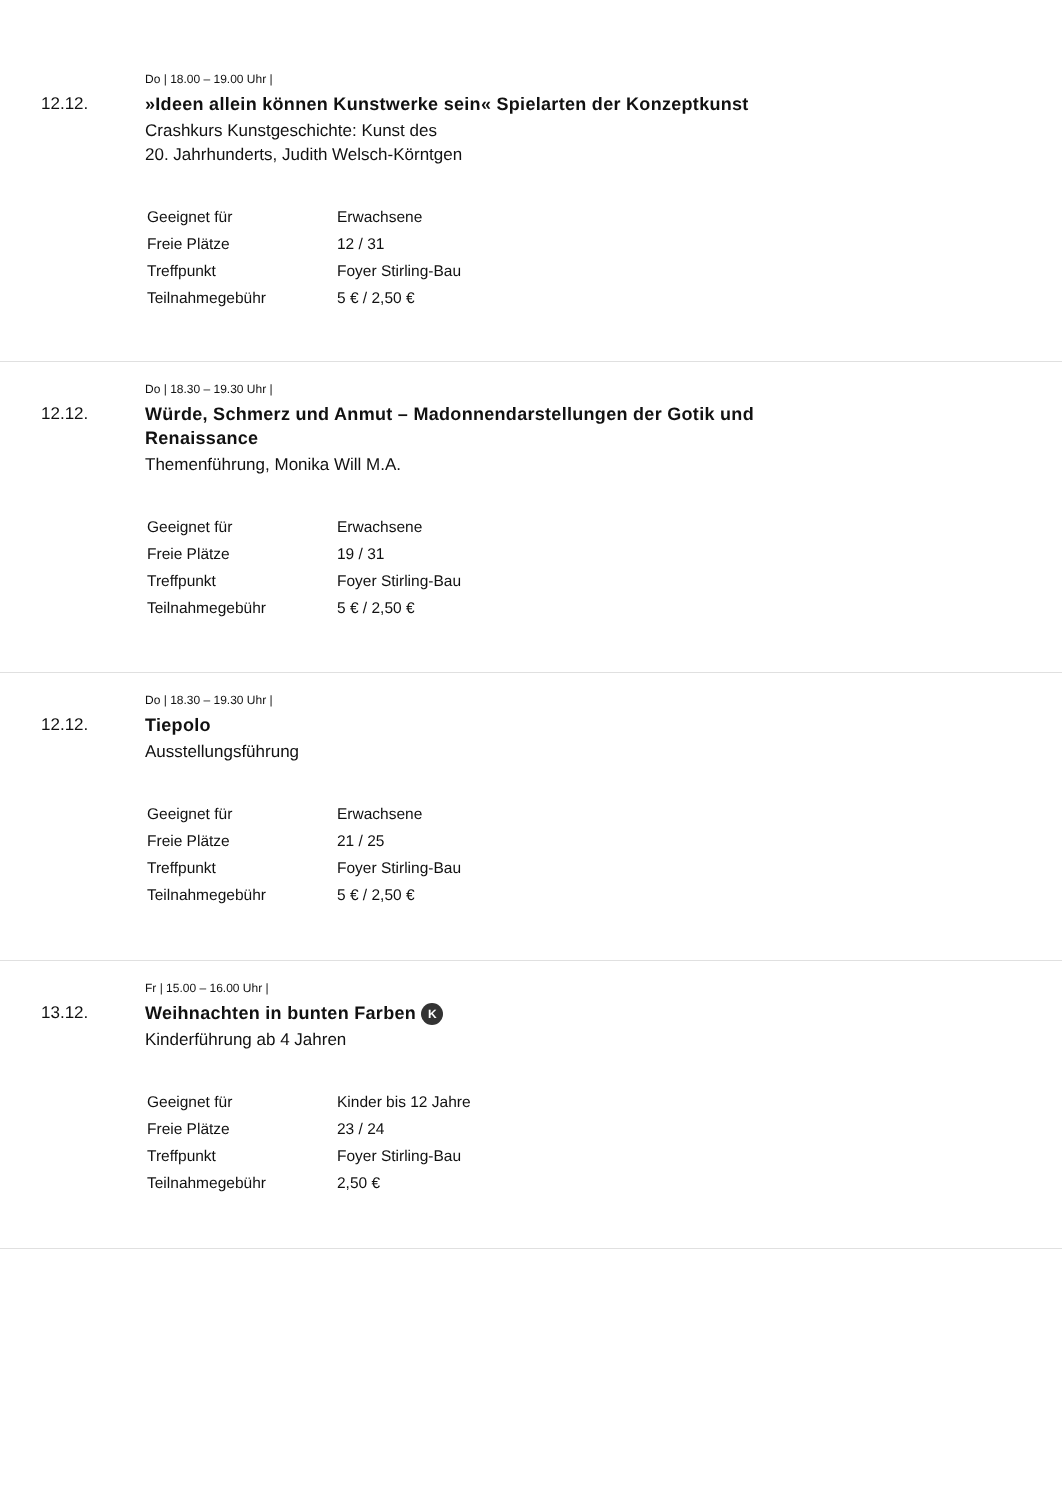Do | 18.00 – 19.00 Uhr |
12.12.
»Ideen allein können Kunstwerke sein« Spielarten der Konzeptkunst
Crashkurs Kunstgeschichte: Kunst des
20. Jahrhunderts, Judith Welsch-Körntgen
| Geeignet für | Erwachsene |
| Freie Plätze | 12 / 31 |
| Treffpunkt | Foyer Stirling-Bau |
| Teilnahmegebühr | 5 € / 2,50 € |
Do | 18.30 – 19.30 Uhr |
12.12.
Würde, Schmerz und Anmut – Madonnendarstellungen der Gotik und Renaissance
Themenführung, Monika Will M.A.
| Geeignet für | Erwachsene |
| Freie Plätze | 19 / 31 |
| Treffpunkt | Foyer Stirling-Bau |
| Teilnahmegebühr | 5 € / 2,50 € |
Do | 18.30 – 19.30 Uhr |
12.12.
Tiepolo
Ausstellungsführung
| Geeignet für | Erwachsene |
| Freie Plätze | 21 / 25 |
| Treffpunkt | Foyer Stirling-Bau |
| Teilnahmegebühr | 5 € / 2,50 € |
Fr | 15.00 – 16.00 Uhr |
13.12.
Weihnachten in bunten Farben K
Kinderführung ab 4 Jahren
| Geeignet für | Kinder bis 12 Jahre |
| Freie Plätze | 23 / 24 |
| Treffpunkt | Foyer Stirling-Bau |
| Teilnahmegebühr | 2,50 € |